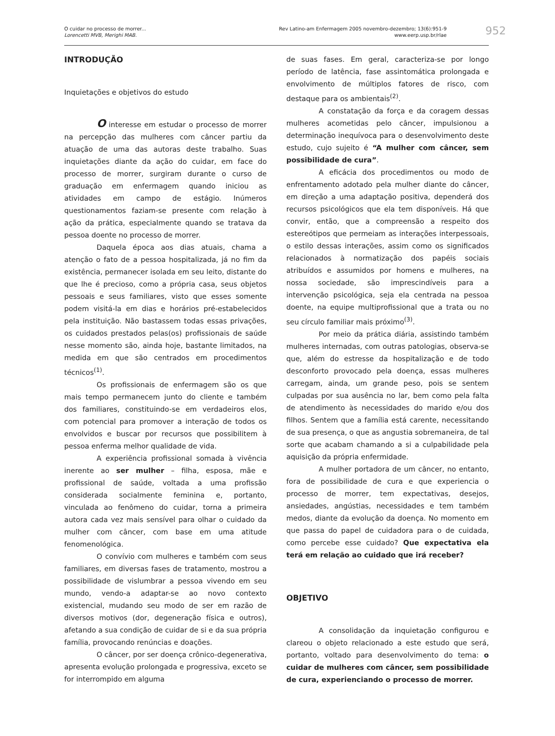O cuidar no processo de morrer...
Lorencetti MVB, Merighi MAB.
Rev Latino-am Enfermagem 2005 novembro-dezembro; 13(6):951-9
www.eerp.usp.br/rlae
952
INTRODUÇÃO
Inquietações e objetivos do estudo
O interesse em estudar o processo de morrer na percepção das mulheres com câncer partiu da atuação de uma das autoras deste trabalho. Suas inquietações diante da ação do cuidar, em face do processo de morrer, surgiram durante o curso de graduação em enfermagem quando iniciou as atividades em campo de estágio. Inúmeros questionamentos faziam-se presente com relação à ação da prática, especialmente quando se tratava da pessoa doente no processo de morrer.
Daquela época aos dias atuais, chama a atenção o fato de a pessoa hospitalizada, já no fim da existência, permanecer isolada em seu leito, distante do que lhe é precioso, como a própria casa, seus objetos pessoais e seus familiares, visto que esses somente podem visitá-la em dias e horários pré-estabelecidos pela instituição. Não bastassem todas essas privações, os cuidados prestados pelas(os) profissionais de saúde nesse momento são, ainda hoje, bastante limitados, na medida em que são centrados em procedimentos técnicos<sup>(1)</sup>.
Os profissionais de enfermagem são os que mais tempo permanecem junto do cliente e também dos familiares, constituindo-se em verdadeiros elos, com potencial para promover a interação de todos os envolvidos e buscar por recursos que possibilitem à pessoa enferma melhor qualidade de vida.
A experiência profissional somada à vivência inerente ao ser mulher – filha, esposa, mãe e profissional de saúde, voltada a uma profissão considerada socialmente feminina e, portanto, vinculada ao fenômeno do cuidar, torna a primeira autora cada vez mais sensível para olhar o cuidado da mulher com câncer, com base em uma atitude fenomenológica.
O convívio com mulheres e também com seus familiares, em diversas fases de tratamento, mostrou a possibilidade de vislumbrar a pessoa vivendo em seu mundo, vendo-a adaptar-se ao novo contexto existencial, mudando seu modo de ser em razão de diversos motivos (dor, degeneração física e outros), afetando a sua condição de cuidar de si e da sua própria família, provocando renúncias e doações.
O câncer, por ser doença crônico-degenerativa, apresenta evolução prolongada e progressiva, exceto se for interrompido em alguma
de suas fases. Em geral, caracteriza-se por longo período de latência, fase assintomática prolongada e envolvimento de múltiplos fatores de risco, com destaque para os ambientais<sup>(2)</sup>.
A constatação da força e da coragem dessas mulheres acometidas pelo câncer, impulsionou a determinação inequívoca para o desenvolvimento deste estudo, cujo sujeito é “A mulher com câncer, sem possibilidade de cura”.
A eficácia dos procedimentos ou modo de enfrentamento adotado pela mulher diante do câncer, em direção a uma adaptação positiva, dependerá dos recursos psicológicos que ela tem disponíveis. Há que convir, então, que a compreensão a respeito dos estereótipos que permeiam as interações interpessoais, o estilo dessas interações, assim como os significados relacionados à normatização dos papéis sociais atribuídos e assumidos por homens e mulheres, na nossa sociedade, são imprescindíveis para a intervenção psicológica, seja ela centrada na pessoa doente, na equipe multiprofissional que a trata ou no seu círculo familiar mais próximo<sup>(3)</sup>.
Por meio da prática diária, assistindo também mulheres internadas, com outras patologias, observa-se que, além do estresse da hospitalização e de todo desconforto provocado pela doença, essas mulheres carregam, ainda, um grande peso, pois se sentem culpadas por sua ausência no lar, bem como pela falta de atendimento às necessidades do marido e/ou dos filhos. Sentem que a família está carente, necessitando de sua presença, o que as angustia sobremaneira, de tal sorte que acabam chamando a si a culpabilidade pela aquisição da própria enfermidade.
A mulher portadora de um câncer, no entanto, fora de possibilidade de cura e que experiencia o processo de morrer, tem expectativas, desejos, ansiedades, angústias, necessidades e tem também medos, diante da evolução da doença. No momento em que passa do papel de cuidadora para o de cuidada, como percebe esse cuidado? Que expectativa ela terá em relação ao cuidado que irá receber?
OBJETIVO
A consolidação da inquietação configurou e clareou o objeto relacionado a este estudo que será, portanto, voltado para desenvolvimento do tema: o cuidar de mulheres com câncer, sem possibilidade de cura, experienciando o processo de morrer.